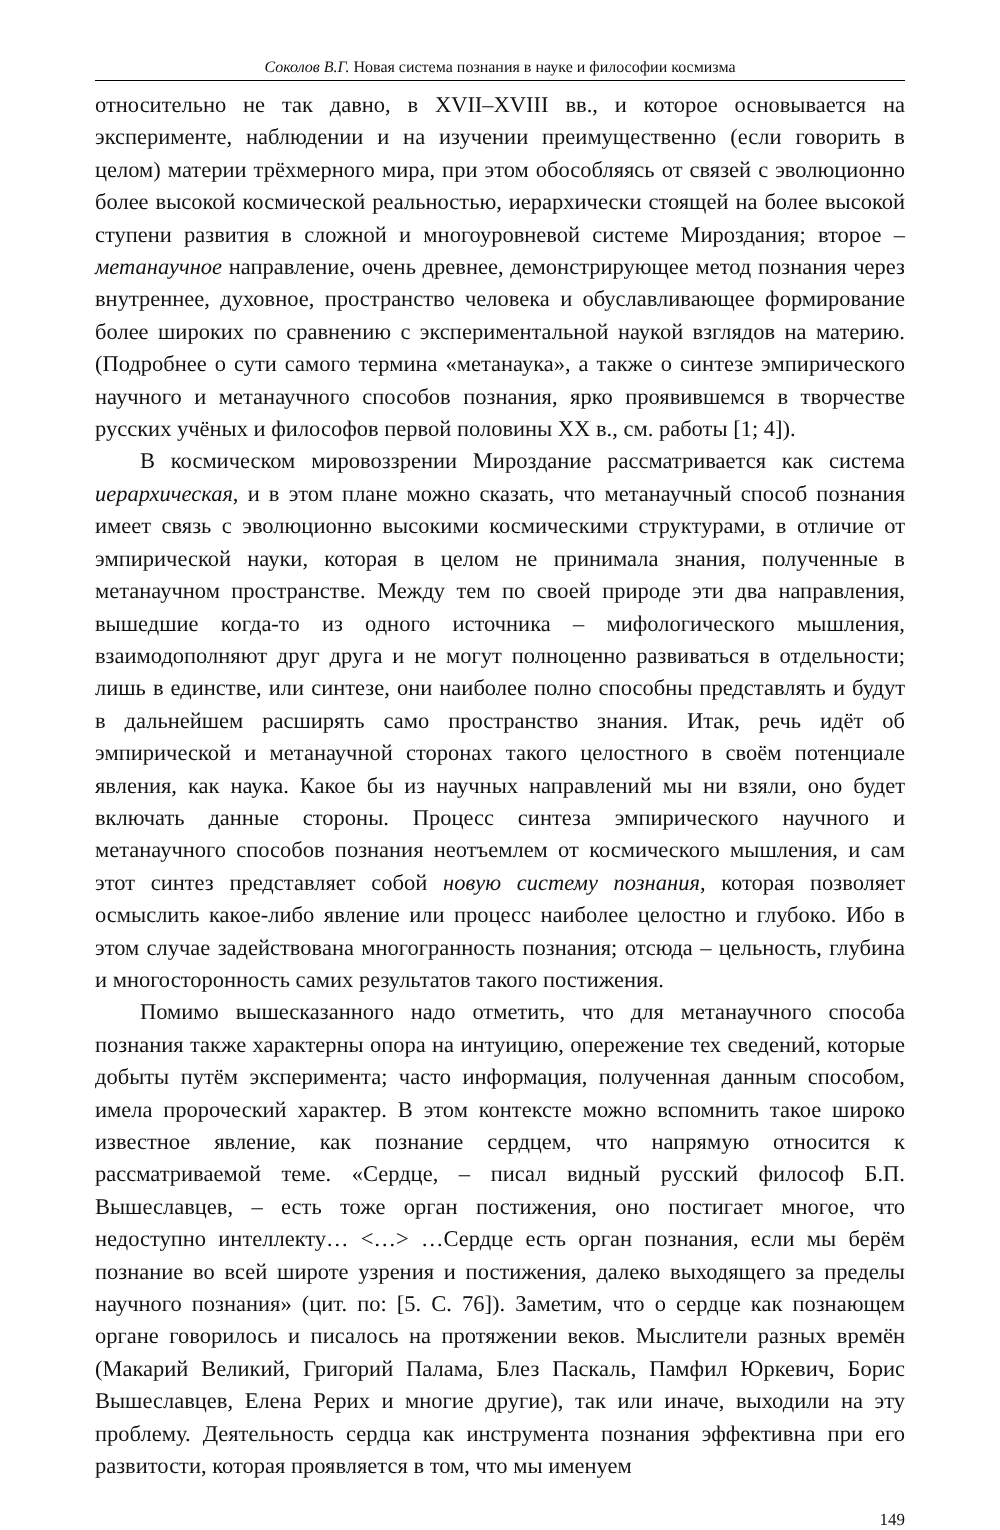Соколов В.Г. Новая система познания в науке и философии космизма
относительно не так давно, в XVII–XVIII вв., и которое основывается на эксперименте, наблюдении и на изучении преимущественно (если говорить в целом) материи трёхмерного мира, при этом обособляясь от связей с эволюционно более высокой космической реальностью, иерархически стоящей на более высокой ступени развития в сложной и многоуровневой системе Мироздания; второе – метанаучное направление, очень древнее, демонстрирующее метод познания через внутреннее, духовное, пространство человека и обуславливающее формирование более широких по сравнению с экспериментальной наукой взглядов на материю. (Подробнее о сути самого термина «метанаука», а также о синтезе эмпирического научного и метанаучного способов познания, ярко проявившемся в творчестве русских учёных и философов первой половины XX в., см. работы [1; 4]).
В космическом мировоззрении Мироздание рассматривается как система иерархическая, и в этом плане можно сказать, что метанаучный способ познания имеет связь с эволюционно высокими космическими структурами, в отличие от эмпирической науки, которая в целом не принимала знания, полученные в метанаучном пространстве. Между тем по своей природе эти два направления, вышедшие когда-то из одного источника – мифологического мышления, взаимодополняют друг друга и не могут полноценно развиваться в отдельности; лишь в единстве, или синтезе, они наиболее полно способны представлять и будут в дальнейшем расширять само пространство знания. Итак, речь идёт об эмпирической и метанаучной сторонах такого целостного в своём потенциале явления, как наука. Какое бы из научных направлений мы ни взяли, оно будет включать данные стороны. Процесс синтеза эмпирического научного и метанаучного способов познания неотъемлем от космического мышления, и сам этот синтез представляет собой новую систему познания, которая позволяет осмыслить какое-либо явление или процесс наиболее целостно и глубоко. Ибо в этом случае задействована многогранность познания; отсюда – цельность, глубина и многосторонность самих результатов такого постижения.
Помимо вышесказанного надо отметить, что для метанаучного способа познания также характерны опора на интуицию, опережение тех сведений, которые добыты путём эксперимента; часто информация, полученная данным способом, имела пророческий характер. В этом контексте можно вспомнить такое широко известное явление, как познание сердцем, что напрямую относится к рассматриваемой теме. «Сердце, – писал видный русский философ Б.П. Вышеславцев, – есть тоже орган постижения, оно постигает многое, что недоступно интеллекту… <…> …Сердце есть орган познания, если мы берём познание во всей широте узрения и постижения, далеко выходящего за пределы научного познания» (цит. по: [5. С. 76]). Заметим, что о сердце как познающем органе говорилось и писалось на протяжении веков. Мыслители разных времён (Макарий Великий, Григорий Палама, Блез Паскаль, Памфил Юркевич, Борис Вышеславцев, Елена Рерих и многие другие), так или иначе, выходили на эту проблему. Деятельность сердца как инструмента познания эффективна при его развитости, которая проявляется в том, что мы именуем
149